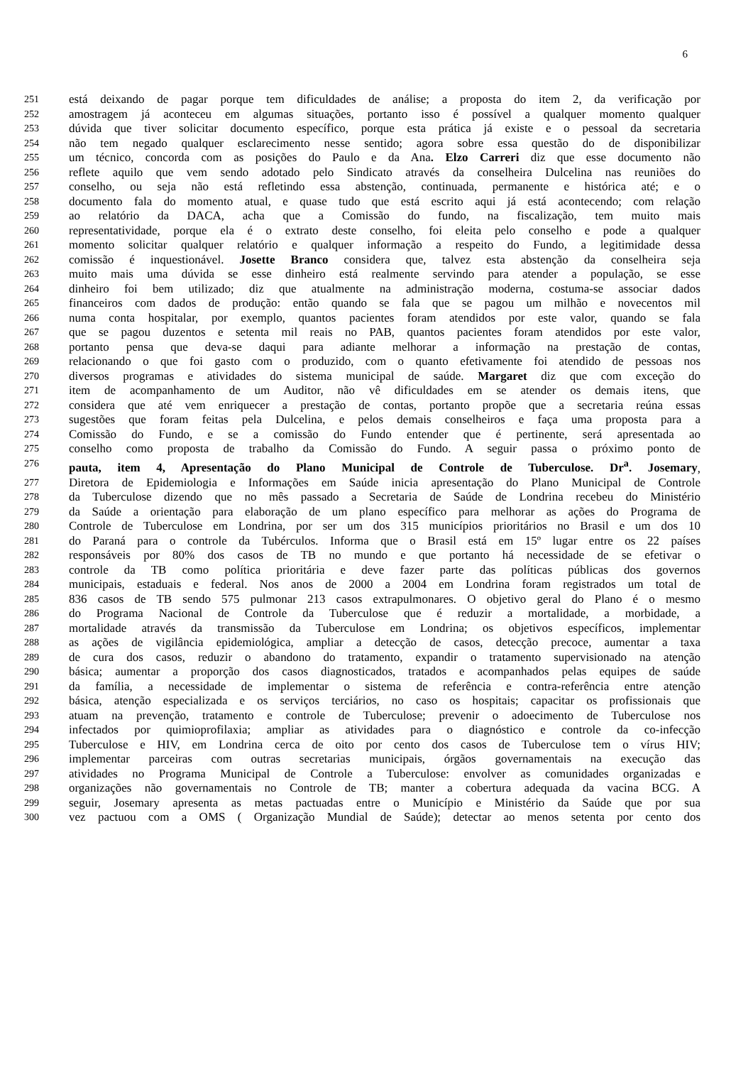6
251 está deixando de pagar porque tem dificuldades de análise; a proposta do item 2, da verificação por
252 amostragem já aconteceu em algumas situações, portanto isso é possível a qualquer momento qualquer
253 dúvida que tiver solicitar documento específico, porque esta prática já existe e o pessoal da secretaria
254 não tem negado qualquer esclarecimento nesse sentido; agora sobre essa questão do de disponibilizar
255 um técnico, concorda com as posições do Paulo e da Ana. Elzo Carreri diz que esse documento não
256 reflete aquilo que vem sendo adotado pelo Sindicato através da conselheira Dulcelina nas reuniões do
257 conselho, ou seja não está refletindo essa abstenção, continuada, permanente e histórica até; e o
258 documento fala do momento atual, e quase tudo que está escrito aqui já está acontecendo; com relação
259 ao relatório da DACA, acha que a Comissão do fundo, na fiscalização, tem muito mais
260 representatividade, porque ela é o extrato deste conselho, foi eleita pelo conselho e pode a qualquer
261 momento solicitar qualquer relatório e qualquer informação a respeito do Fundo, a legitimidade dessa
262 comissão é inquestionável. Josette Branco considera que, talvez esta abstenção da conselheira seja
263 muito mais uma dúvida se esse dinheiro está realmente servindo para atender a população, se esse
264 dinheiro foi bem utilizado; diz que atualmente na administração moderna, costuma-se associar dados
265 financeiros com dados de produção: então quando se fala que se pagou um milhão e novecentos mil
266 numa conta hospitalar, por exemplo, quantos pacientes foram atendidos por este valor, quando se fala
267 que se pagou duzentos e setenta mil reais no PAB, quantos pacientes foram atendidos por este valor,
268 portanto pensa que deva-se daqui para adiante melhorar a informação na prestação de contas,
269 relacionando o que foi gasto com o produzido, com o quanto efetivamente foi atendido de pessoas nos
270 diversos programas e atividades do sistema municipal de saúde. Margaret diz que com exceção do
271 item de acompanhamento de um Auditor, não vê dificuldades em se atender os demais itens, que
272 considera que até vem enriquecer a prestação de contas, portanto propõe que a secretaria reúna essas
273 sugestões que foram feitas pela Dulcelina, e pelos demais conselheiros e faça uma proposta para a
274 Comissão do Fundo, e se a comissão do Fundo entender que é pertinente, será apresentada ao
275 conselho como proposta de trabalho da Comissão do Fundo. A seguir passa o próximo ponto de
276 pauta, item 4, Apresentação do Plano Municipal de Controle de Tuberculose. Dr<sup>a</sup>. Josemary,
277 Diretora de Epidemiologia e Informações em Saúde inicia apresentação do Plano Municipal de Controle
278 da Tuberculose dizendo que no mês passado a Secretaria de Saúde de Londrina recebeu do Ministério
279 da Saúde a orientação para elaboração de um plano específico para melhorar as ações do Programa de
280 Controle de Tuberculose em Londrina, por ser um dos 315 municípios prioritários no Brasil e um dos 10
281 do Paraná para o controle da Tubérculos. Informa que o Brasil está em 15º lugar entre os 22 países
282 responsáveis por 80% dos casos de TB no mundo e que portanto há necessidade de se efetivar o
283 controle da TB como política prioritária e deve fazer parte das políticas públicas dos governos
284 municipais, estaduais e federal. Nos anos de 2000 a 2004 em Londrina foram registrados um total de
285 836 casos de TB sendo 575 pulmonar 213 casos extrapulmonares. O objetivo geral do Plano é o mesmo
286 do Programa Nacional de Controle da Tuberculose que é reduzir a mortalidade, a morbidade, a
287 mortalidade através da transmissão da Tuberculose em Londrina; os objetivos específicos, implementar
288 as ações de vigilância epidemiológica, ampliar a detecção de casos, detecção precoce, aumentar a taxa
289 de cura dos casos, reduzir o abandono do tratamento, expandir o tratamento supervisionado na atenção
290 básica; aumentar a proporção dos casos diagnosticados, tratados e acompanhados pelas equipes de saúde
291 da família, a necessidade de implementar o sistema de referência e contra-referência entre atenção
292 básica, atenção especializada e os serviços terciários, no caso os hospitais; capacitar os profissionais que
293 atuam na prevenção, tratamento e controle de Tuberculose; prevenir o adoecimento de Tuberculose nos
294 infectados por quimioprofilaxia; ampliar as atividades para o diagnóstico e controle da co-infecção
295 Tuberculose e HIV, em Londrina cerca de oito por cento dos casos de Tuberculose tem o vírus HIV;
296 implementar parceiras com outras secretarias municipais, órgãos governamentais na execução das
297 atividades no Programa Municipal de Controle a Tuberculose: envolver as comunidades organizadas e
298 organizações não governamentais no Controle de TB; manter a cobertura adequada da vacina BCG. A
299 seguir, Josemary apresenta as metas pactuadas entre o Município e Ministério da Saúde que por sua
300 vez pactuou com a OMS ( Organização Mundial de Saúde); detectar ao menos setenta por cento dos